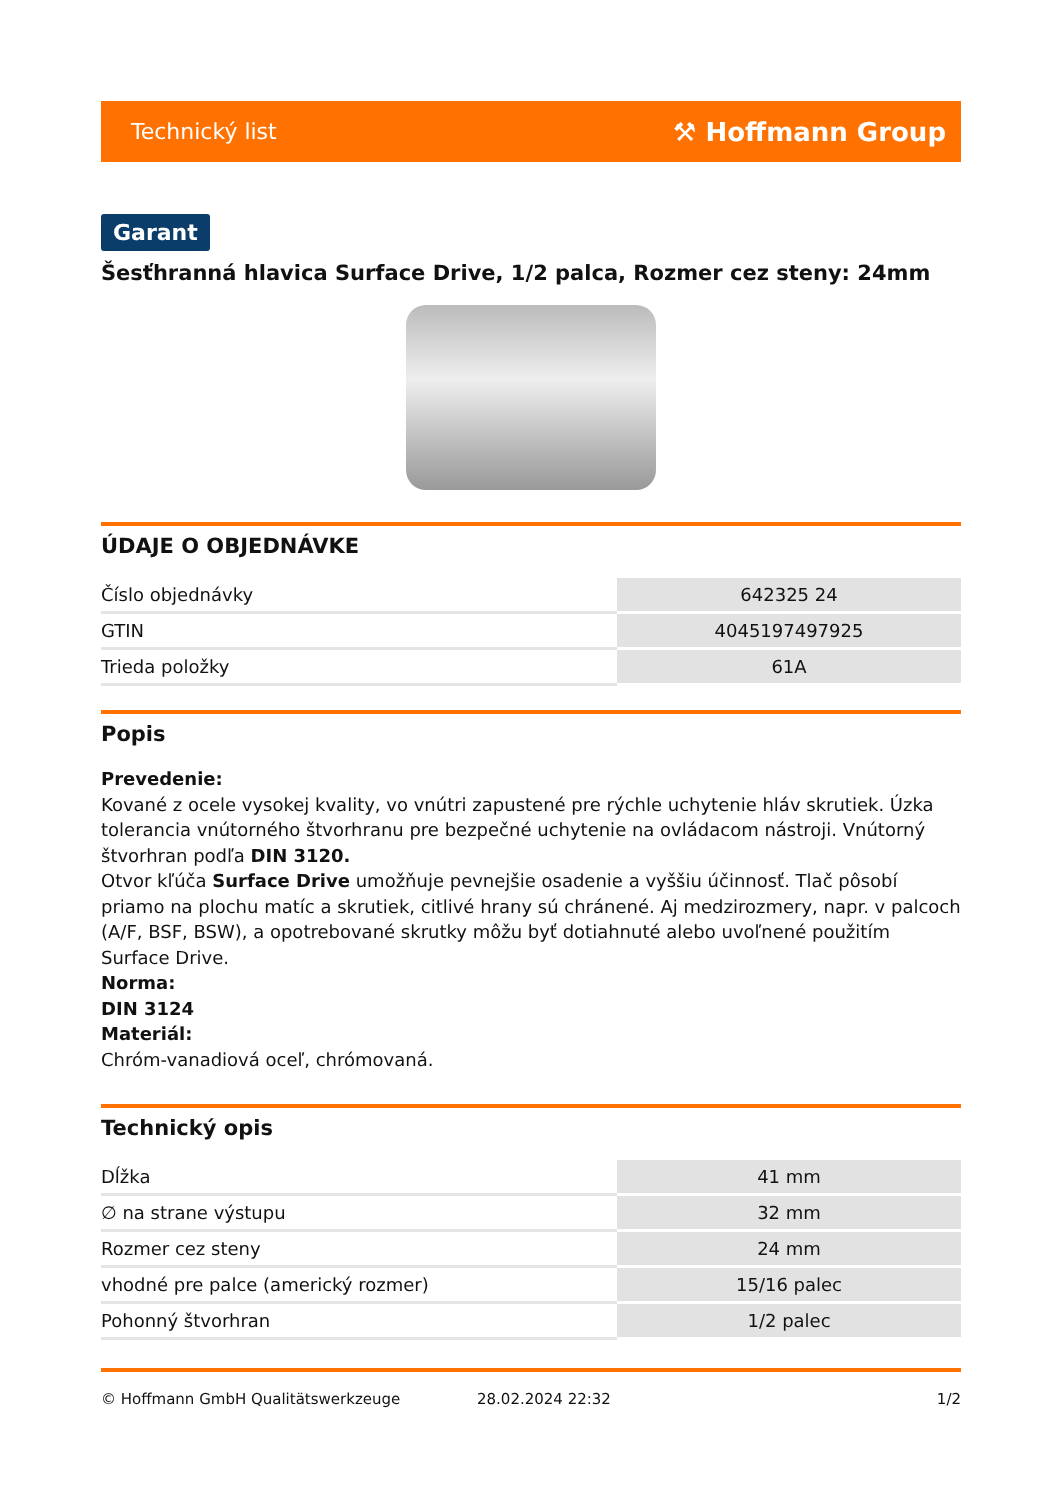Technický list ⚒ Hoffmann Group
Garant
Šesťhranná hlavica Surface Drive, 1/2 palca, Rozmer cez steny: 24mm
ÚDAJE O OBJEDNÁVKE
| Číslo objednávky | 642325 24 |
| GTIN | 4045197497925 |
| Trieda položky | 61A |
Popis
Prevedenie:
Kované z ocele vysokej kvality, vo vnútri zapustené pre rýchle uchytenie hláv skrutiek. Úzka tolerancia vnútorného štvorhranu pre bezpečné uchytenie na ovládacom nástroji. Vnútorný štvorhran podľa DIN 3120.
Otvor kľúča Surface Drive umožňuje pevnejšie osadenie a vyššiu účinnosť. Tlač pôsobí priamo na plochu matíc a skrutiek, citlivé hrany sú chránené. Aj medzirozmery, napr. v palcoch (A/F, BSF, BSW), a opotrebované skrutky môžu byť dotiahnuté alebo uvoľnené použitím Surface Drive.
Norma:
DIN 3124
Materiál:
Chróm-vanadiová oceľ, chrómovaná.
Technický opis
| Dĺžka | 41 mm |
| ∅ na strane výstupu | 32 mm |
| Rozmer cez steny | 24 mm |
| vhodné pre palce (americký rozmer) | 15/16 palec |
| Pohonný štvorhran | 1/2 palec |
© Hoffmann GmbH Qualitätswerkzeuge 28.02.2024 22:32 1/2